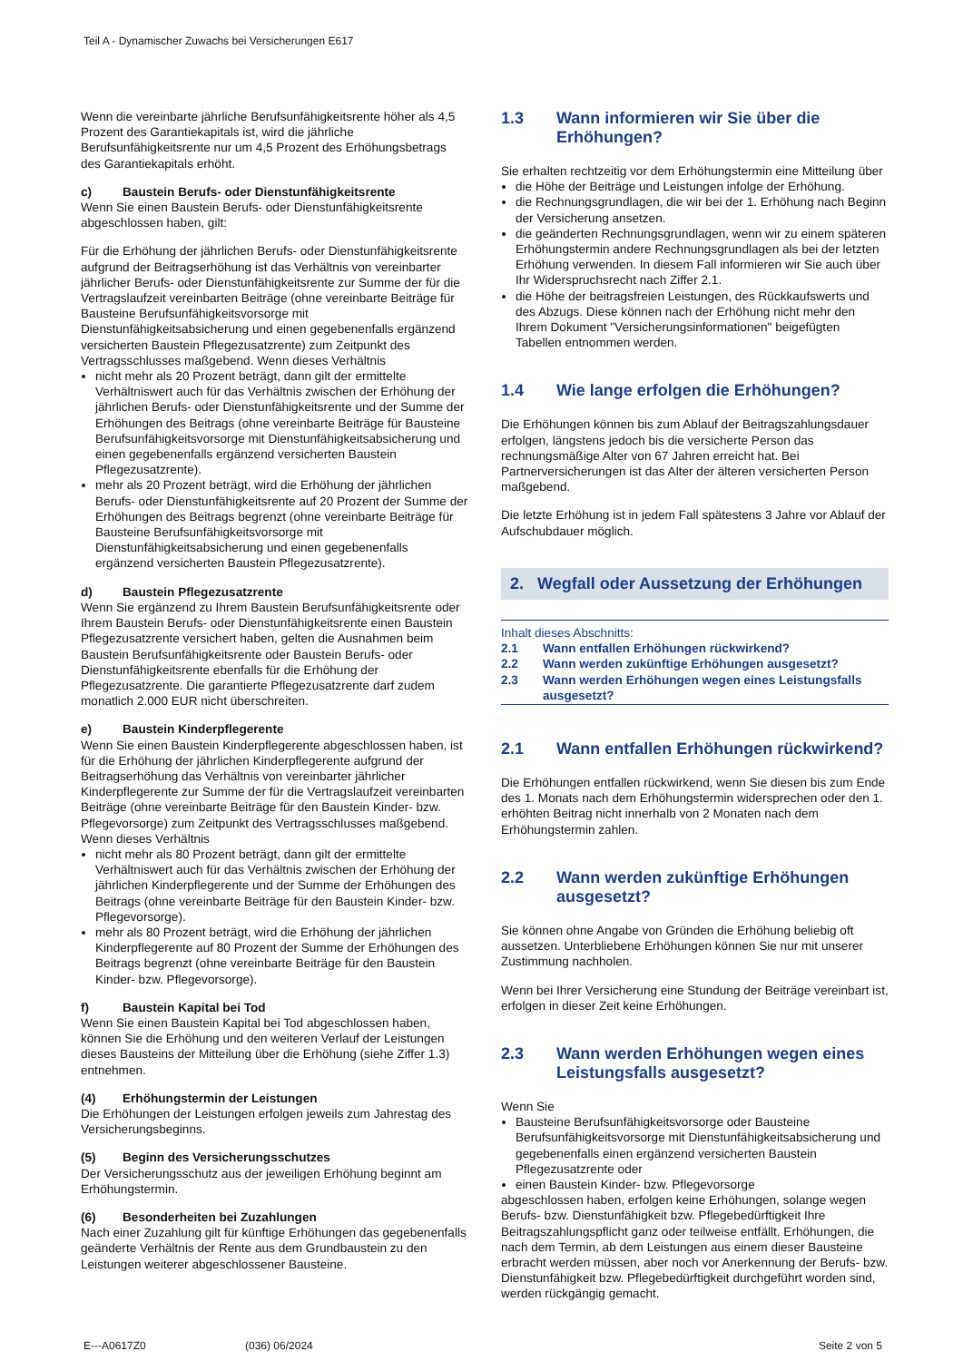Teil A - Dynamischer Zuwachs bei Versicherungen E617
Wenn die vereinbarte jährliche Berufsunfähigkeitsrente höher als 4,5 Prozent des Garantiekapitals ist, wird die jährliche Berufsunfähigkeitsrente nur um 4,5 Prozent des Erhöhungsbetrags des Garantiekapitals erhöht.
c) Baustein Berufs- oder Dienstunfähigkeitsrente
Wenn Sie einen Baustein Berufs- oder Dienstunfähigkeitsrente abgeschlossen haben, gilt:
Für die Erhöhung der jährlichen Berufs- oder Dienstunfähigkeitsrente aufgrund der Beitragserhöhung ist das Verhältnis von vereinbarter jährlicher Berufs- oder Dienstunfähigkeitsrente zur Summe der für die Vertragslaufzeit vereinbarten Beiträge (ohne vereinbarte Beiträge für Bausteine Berufsunfähigkeitsvorsorge mit Dienstunfähigkeitsabsicherung und einen gegebenenfalls ergänzend versicherten Baustein Pflegezusatzrente) zum Zeitpunkt des Vertragsschlusses maßgebend. Wenn dieses Verhältnis
nicht mehr als 20 Prozent beträgt, dann gilt der ermittelte Verhältniswert auch für das Verhältnis zwischen der Erhöhung der jährlichen Berufs- oder Dienstunfähigkeitsrente und der Summe der Erhöhungen des Beitrags (ohne vereinbarte Beiträge für Bausteine Berufsunfähigkeitsvorsorge mit Dienstunfähigkeitsabsicherung und einen gegebenenfalls ergänzend versicherten Baustein Pflegezusatzrente).
mehr als 20 Prozent beträgt, wird die Erhöhung der jährlichen Berufs- oder Dienstunfähigkeitsrente auf 20 Prozent der Summe der Erhöhungen des Beitrags begrenzt (ohne vereinbarte Beiträge für Bausteine Berufsunfähigkeitsvorsorge mit Dienstunfähigkeitsabsicherung und einen gegebenenfalls ergänzend versicherten Baustein Pflegezusatzrente).
d) Baustein Pflegezusatzrente
Wenn Sie ergänzend zu Ihrem Baustein Berufsunfähigkeitsrente oder Ihrem Baustein Berufs- oder Dienstunfähigkeitsrente einen Baustein Pflegezusatzrente versichert haben, gelten die Ausnahmen beim Baustein Berufsunfähigkeitsrente oder Baustein Berufs- oder Dienstunfähigkeitsrente ebenfalls für die Erhöhung der Pflegezusatzrente. Die garantierte Pflegezusatzrente darf zudem monatlich 2.000 EUR nicht überschreiten.
e) Baustein Kinderpflegerente
Wenn Sie einen Baustein Kinderpflegerente abgeschlossen haben, ist für die Erhöhung der jährlichen Kinderpflegerente aufgrund der Beitragserhöhung das Verhältnis von vereinbarter jährlicher Kinderpflegerente zur Summe der für die Vertragslaufzeit vereinbarten Beiträge (ohne vereinbarte Beiträge für den Baustein Kinder- bzw. Pflegevorsorge) zum Zeitpunkt des Vertragsschlusses maßgebend. Wenn dieses Verhältnis
nicht mehr als 80 Prozent beträgt, dann gilt der ermittelte Verhältniswert auch für das Verhältnis zwischen der Erhöhung der jährlichen Kinderpflegerente und der Summe der Erhöhungen des Beitrags (ohne vereinbarte Beiträge für den Baustein Kinder- bzw. Pflegevorsorge).
mehr als 80 Prozent beträgt, wird die Erhöhung der jährlichen Kinderpflegerente auf 80 Prozent der Summe der Erhöhungen des Beitrags begrenzt (ohne vereinbarte Beiträge für den Baustein Kinder- bzw. Pflegevorsorge).
f) Baustein Kapital bei Tod
Wenn Sie einen Baustein Kapital bei Tod abgeschlossen haben, können Sie die Erhöhung und den weiteren Verlauf der Leistungen dieses Bausteins der Mitteilung über die Erhöhung (siehe Ziffer 1.3) entnehmen.
(4) Erhöhungstermin der Leistungen
Die Erhöhungen der Leistungen erfolgen jeweils zum Jahrestag des Versicherungsbeginns.
(5) Beginn des Versicherungsschutzes
Der Versicherungsschutz aus der jeweiligen Erhöhung beginnt am Erhöhungstermin.
(6) Besonderheiten bei Zuzahlungen
Nach einer Zuzahlung gilt für künftige Erhöhungen das gegebenenfalls geänderte Verhältnis der Rente aus dem Grundbaustein zu den Leistungen weiterer abgeschlossener Bausteine.
1.3 Wann informieren wir Sie über die Erhöhungen?
Sie erhalten rechtzeitig vor dem Erhöhungstermin eine Mitteilung über
die Höhe der Beiträge und Leistungen infolge der Erhöhung.
die Rechnungsgrundlagen, die wir bei der 1. Erhöhung nach Beginn der Versicherung ansetzen.
die geänderten Rechnungsgrundlagen, wenn wir zu einem späteren Erhöhungstermin andere Rechnungsgrundlagen als bei der letzten Erhöhung verwenden. In diesem Fall informieren wir Sie auch über Ihr Widerspruchsrecht nach Ziffer 2.1.
die Höhe der beitragsfreien Leistungen, des Rückkaufswerts und des Abzugs. Diese können nach der Erhöhung nicht mehr den Ihrem Dokument "Versicherungsinformationen" beigefügten Tabellen entnommen werden.
1.4 Wie lange erfolgen die Erhöhungen?
Die Erhöhungen können bis zum Ablauf der Beitragszahlungsdauer erfolgen, längstens jedoch bis die versicherte Person das rechnungsmäßige Alter von 67 Jahren erreicht hat. Bei Partnerversicherungen ist das Alter der älteren versicherten Person maßgebend.
Die letzte Erhöhung ist in jedem Fall spätestens 3 Jahre vor Ablauf der Aufschubdauer möglich.
2. Wegfall oder Aussetzung der Erhöhungen
Inhalt dieses Abschnitts:
2.1 Wann entfallen Erhöhungen rückwirkend?
2.2 Wann werden zukünftige Erhöhungen ausgesetzt?
2.3 Wann werden Erhöhungen wegen eines Leistungsfalls ausgesetzt?
2.1 Wann entfallen Erhöhungen rückwirkend?
Die Erhöhungen entfallen rückwirkend, wenn Sie diesen bis zum Ende des 1. Monats nach dem Erhöhungstermin widersprechen oder den 1. erhöhten Beitrag nicht innerhalb von 2 Monaten nach dem Erhöhungstermin zahlen.
2.2 Wann werden zukünftige Erhöhungen ausgesetzt?
Sie können ohne Angabe von Gründen die Erhöhung beliebig oft aussetzen. Unterbliebene Erhöhungen können Sie nur mit unserer Zustimmung nachholen.
Wenn bei Ihrer Versicherung eine Stundung der Beiträge vereinbart ist, erfolgen in dieser Zeit keine Erhöhungen.
2.3 Wann werden Erhöhungen wegen eines Leistungsfalls ausgesetzt?
Wenn Sie
Bausteine Berufsunfähigkeitsvorsorge oder Bausteine Berufsunfähigkeitsvorsorge mit Dienstunfähigkeitsabsicherung und gegebenenfalls einen ergänzend versicherten Baustein Pflegezusatzrente oder
einen Baustein Kinder- bzw. Pflegevorsorge
abgeschlossen haben, erfolgen keine Erhöhungen, solange wegen Berufs- bzw. Dienstunfähigkeit bzw. Pflegebedürftigkeit Ihre Beitragszahlungspflicht ganz oder teilweise entfällt. Erhöhungen, die nach dem Termin, ab dem Leistungen aus einem dieser Bausteine erbracht werden müssen, aber noch vor Anerkennung der Berufs- bzw. Dienstunfähigkeit bzw. Pflegebedürftigkeit durchgeführt worden sind, werden rückgängig gemacht.
E---A0617Z0 (036) 06/2024 Seite 2 von 5